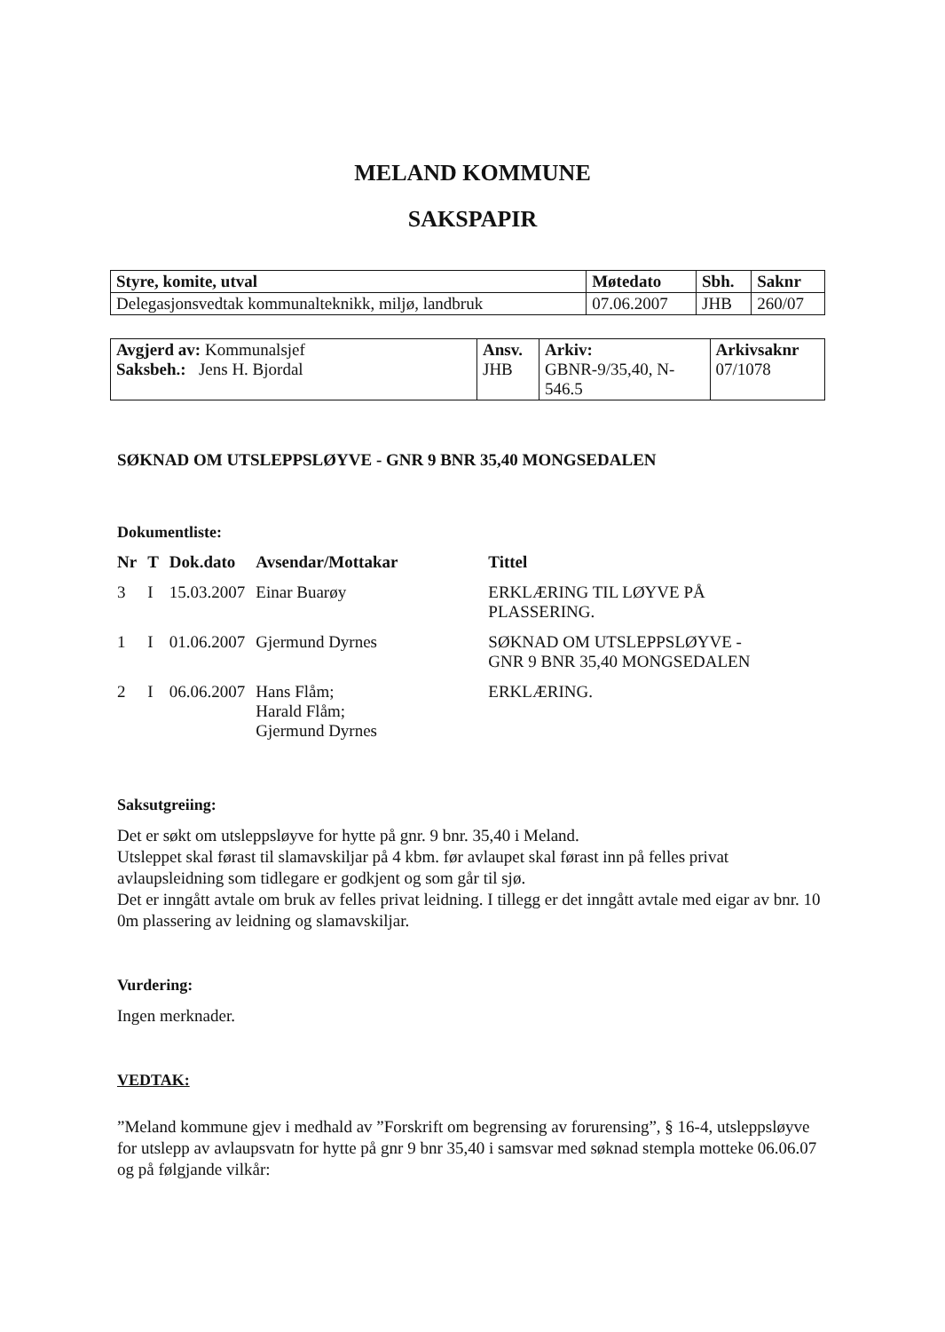MELAND KOMMUNE
SAKSPAPIR
| Styre, komite, utval | Møtedato | Sbh. | Saknr |
| Delegasjonsvedtak kommunalteknikk, miljø, landbruk | 07.06.2007 | JHB | 260/07 |
| Avgjerd av: Kommunalsjef Saksbeh.: Jens H. Bjordal | Ansv. JHB | Arkiv: GBNR-9/35,40, N- 546.5 | Arkivsaknr 07/1078 |
SØKNAD OM UTSLEPPSLØYVE - GNR 9 BNR 35,40 MONGSEDALEN
Dokumentliste:
| Nr | T | Dok.dato | Avsendar/Mottakar | Tittel |
| --- | --- | --- | --- | --- |
| 3 | I | 15.03.2007 | Einar Buarøy | ERKLÆRING TIL LØYVE PÅ PLASSERING. |
| 1 | I | 01.06.2007 | Gjermund Dyrnes | SØKNAD OM UTSLEPPSLØYVE - GNR 9 BNR 35,40 MONGSEDALEN |
| 2 | I | 06.06.2007 | Hans Flåm; Harald Flåm; Gjermund Dyrnes | ERKLÆRING. |
Saksutgreiing:
Det er søkt om utsleppsløyve for hytte på gnr. 9 bnr. 35,40 i Meland.
Utsleppet skal førast til slamavskiljar på 4 kbm. før avlaupet skal førast inn på felles privat avlaupsleidning som tidlegare er godkjent og som går til sjø.
Det er inngått avtale om bruk av felles privat leidning. I tillegg er det inngått avtale med eigar av bnr. 10 0m plassering av leidning og slamavskiljar.
Vurdering:
Ingen merknader.
VEDTAK:
”Meland kommune gjev i medhald av ”Forskrift om begrensing av forurensing”, § 16-4, utsleppsløyve for utslepp av avlaupsvatn for hytte på gnr 9 bnr 35,40 i samsvar med søknad stempla motteke 06.06.07 og på følgjande vilkår: